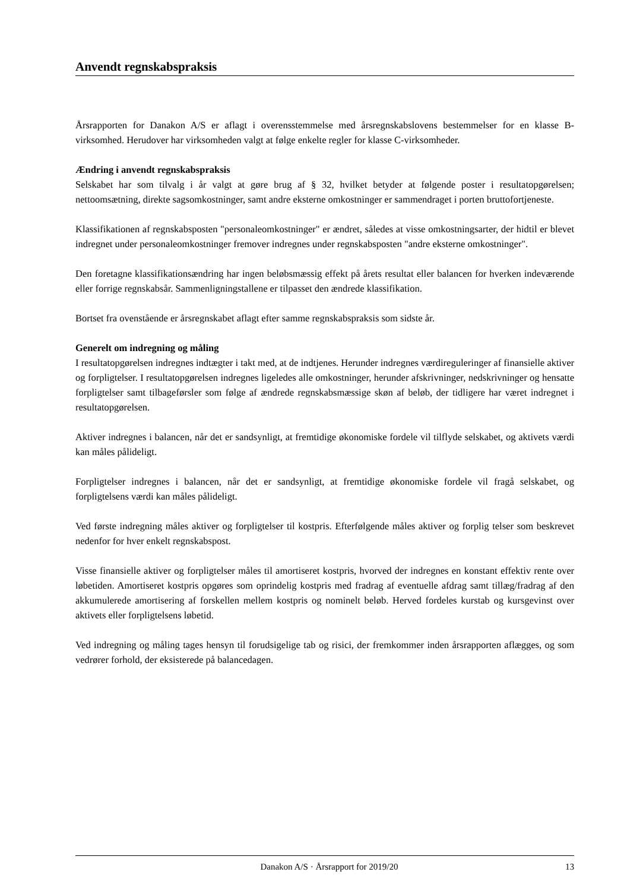Anvendt regnskabspraksis
Årsrapporten for Danakon A/S er aflagt i overensstemmelse med årsregnskabslovens bestemmelser for en klasse B-virksomhed. Herudover har virksomheden valgt at følge enkelte regler for klasse C-virksomheder.
Ændring i anvendt regnskabspraksis
Selskabet har som tilvalg i år valgt at gøre brug af § 32, hvilket betyder at følgende poster i resultatopgørelsen; nettoomsætning, direkte sagsomkostninger, samt andre eksterne omkostninger er sammendraget i porten bruttofortjeneste.
Klassifikationen af regnskabsposten "personaleomkostninger" er ændret, således at visse omkostningsarter, der hidtil er blevet indregnet under personaleomkostninger fremover indregnes under regnskabsposten "andre eksterne omkostninger".
Den foretagne klassifikationsændring har ingen beløbsmæssig effekt på årets resultat eller balancen for hverken indeværende eller forrige regnskabsår. Sammenligningstallene er tilpasset den ændrede klassifikation.
Bortset fra ovenstående er årsregnskabet aflagt efter samme regnskabspraksis som sidste år.
Generelt om indregning og måling
I resultatopgørelsen indregnes indtægter i takt med, at de indtjenes. Herunder indregnes værdireguleringer af finansielle aktiver og forpligtelser. I resultatopgørelsen indregnes ligeledes alle omkostninger, herunder afskrivninger, nedskrivninger og hensatte forpligtelser samt tilbageførsler som følge af ændrede regnskabsmæssige skøn af beløb, der tidligere har været indregnet i resultatopgørelsen.
Aktiver indregnes i balancen, når det er sandsynligt, at fremtidige økonomiske fordele vil tilflyde selskabet, og aktivets værdi kan måles pålideligt.
Forpligtelser indregnes i balancen, når det er sandsynligt, at fremtidige økonomiske fordele vil fragå selskabet, og forpligtelsens værdi kan måles pålideligt.
Ved første indregning måles aktiver og forpligtelser til kostpris. Efterfølgende måles aktiver og forplig telser som beskrevet nedenfor for hver enkelt regnskabspost.
Visse finansielle aktiver og forpligtelser måles til amortiseret kostpris, hvorved der indregnes en konstant effektiv rente over løbetiden. Amortiseret kostpris opgøres som oprindelig kostpris med fradrag af eventuelle afdrag samt tillæg/fradrag af den akkumulerede amortisering af forskellen mellem kostpris og nominelt beløb. Herved fordeles kurstab og kursgevinst over aktivets eller forpligtelsens løbetid.
Ved indregning og måling tages hensyn til forudsigelige tab og risici, der fremkommer inden årsrapporten aflægges, og som vedrører forhold, der eksisterede på balancedagen.
Danakon A/S · Årsrapport for 2019/20 13